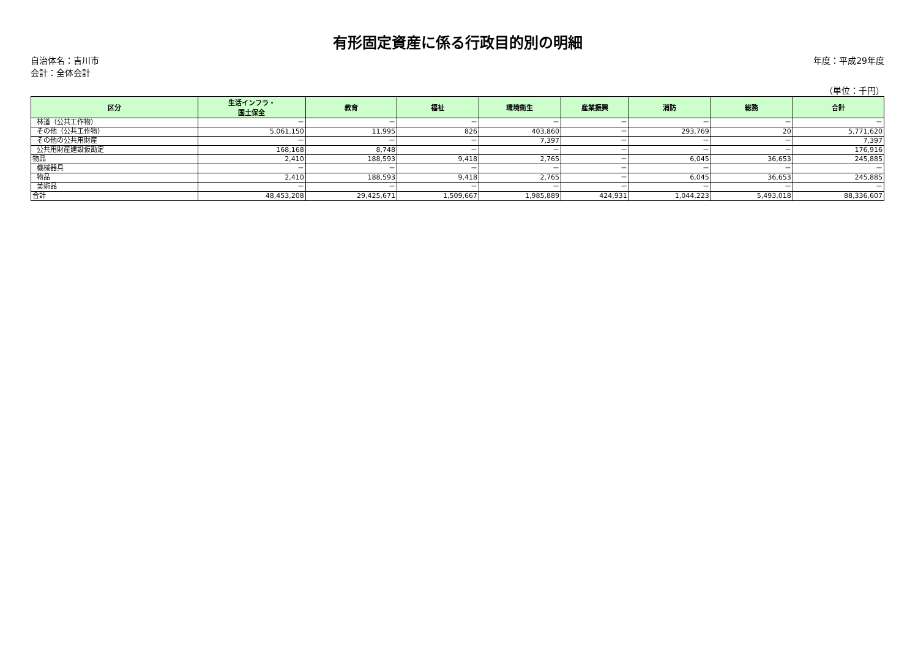有形固定資産に係る行政目的別の明細
自治体名：吉川市 年度：平成29年度
会計：全体会計
（単位：千円）
| 区分 | 生活インフラ・ 国土保全 | 教育 | 福祉 | 環境衛生 | 産業振興 | 消防 | 総務 | 合計 |
| --- | --- | --- | --- | --- | --- | --- | --- | --- |
| 林道（公共工作物） | － | － | － | － | － | － | － | － |
| その他（公共工作物） | 5,061,150 | 11,995 | 826 | 403,860 | － | 293,769 | 20 | 5,771,620 |
| その他の公共用財産 | － | － | － | 7,397 | － | － | － | 7,397 |
| 公共用財産建設仮勘定 | 168,168 | 8,748 | － | － | － | － | － | 176,916 |
| 物品 | 2,410 | 188,593 | 9,418 | 2,765 | － | 6,045 | 36,653 | 245,885 |
| 機械器具 | － | － | － | － | － | － | － | － |
| 物品 | 2,410 | 188,593 | 9,418 | 2,765 | － | 6,045 | 36,653 | 245,885 |
| 美術品 | － | － | － | － | － | － | － | － |
| 合計 | 48,453,208 | 29,425,671 | 1,509,667 | 1,985,889 | 424,931 | 1,044,223 | 5,493,018 | 88,336,607 |